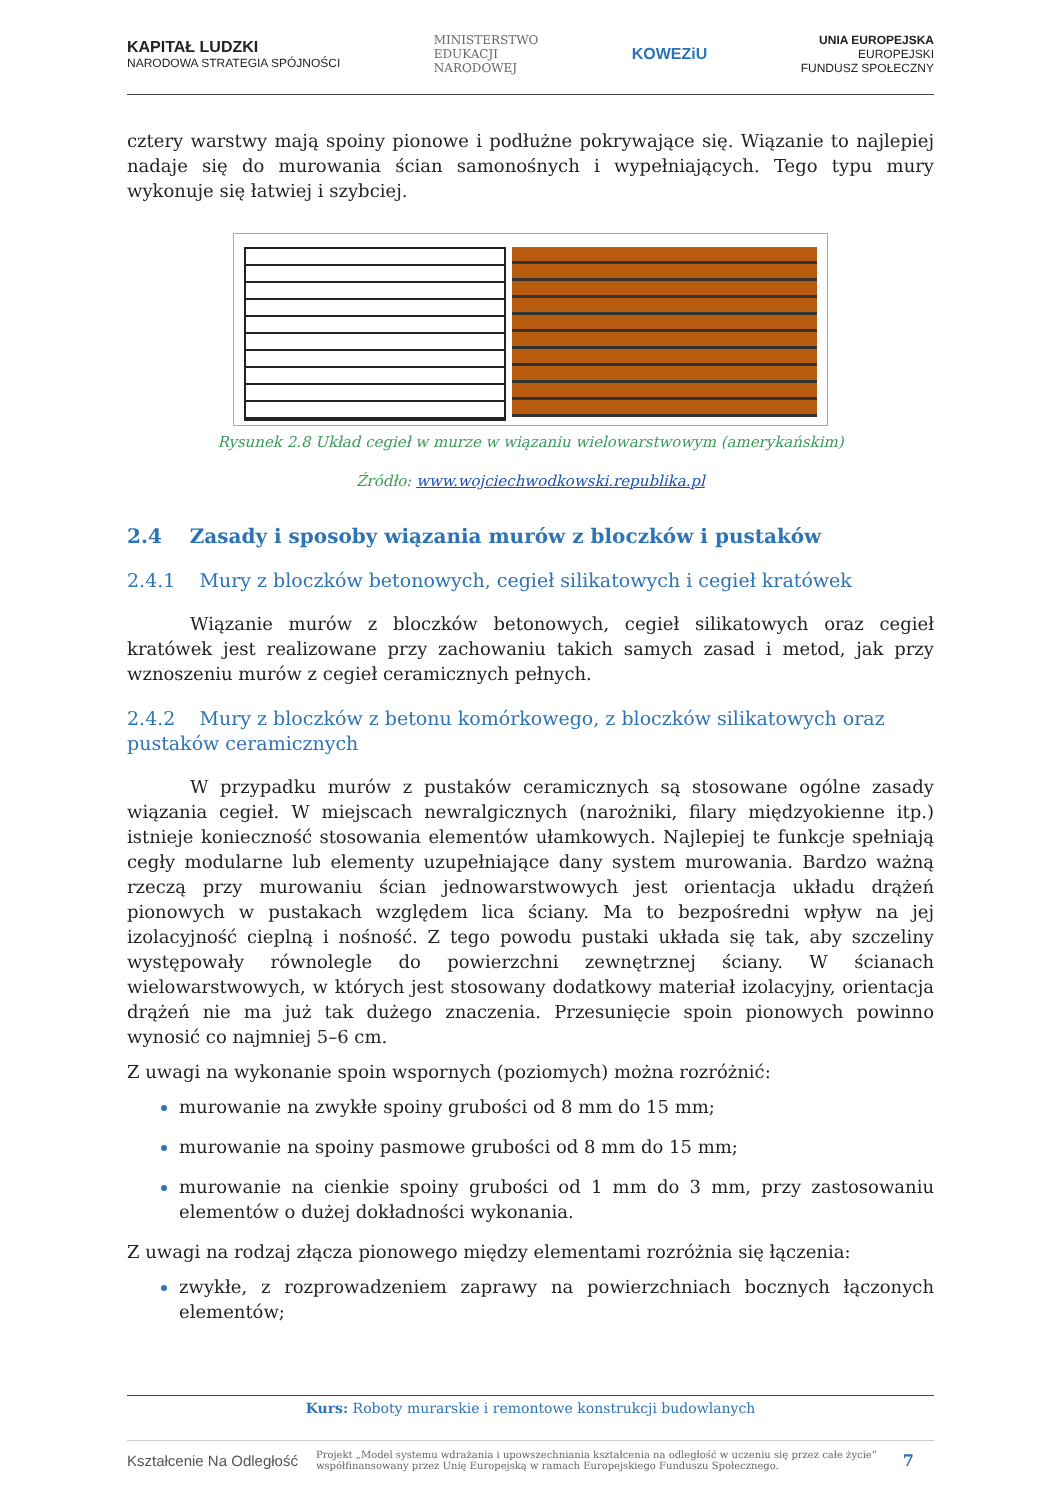KAPITAŁ LUDZKI
NARODOWA STRATEGIA SPÓJNOŚCI
MINISTERSTWO
EDUKACJI
NARODOWEJ
KOWEZiU
UNIA EUROPEJSKA
EUROPEJSKI
FUNDUSZ SPOŁECZNY
cztery warstwy mają spoiny pionowe i podłużne pokrywające się. Wiązanie to najlepiej nadaje się do murowania ścian samonośnych i wypełniających. Tego typu mury wykonuje się łatwiej i szybciej.
Rysunek 2.8 Układ cegieł w murze w wiązaniu wielowarstwowym (amerykańskim)
Źródło: www.wojciechwodkowski.republika.pl
2.4 Zasady i sposoby wiązania murów z bloczków i pustaków
2.4.1 Mury z bloczków betonowych, cegieł silikatowych i cegieł kratówek
Wiązanie murów z bloczków betonowych, cegieł silikatowych oraz cegieł kratówek jest realizowane przy zachowaniu takich samych zasad i metod, jak przy wznoszeniu murów z cegieł ceramicznych pełnych.
2.4.2 Mury z bloczków z betonu komórkowego, z bloczków silikatowych oraz pustaków ceramicznych
W przypadku murów z pustaków ceramicznych są stosowane ogólne zasady wiązania cegieł. W miejscach newralgicznych (narożniki, filary międzyokienne itp.) istnieje konieczność stosowania elementów ułamkowych. Najlepiej te funkcje spełniają cegły modularne lub elementy uzupełniające dany system murowania. Bardzo ważną rzeczą przy murowaniu ścian jednowarstwowych jest orientacja układu drążeń pionowych w pustakach względem lica ściany. Ma to bezpośredni wpływ na jej izolacyjność cieplną i nośność. Z tego powodu pustaki układa się tak, aby szczeliny występowały równolegle do powierzchni zewnętrznej ściany. W ścianach wielowarstwowych, w których jest stosowany dodatkowy materiał izolacyjny, orientacja drążeń nie ma już tak dużego znaczenia. Przesunięcie spoin pionowych powinno wynosić co najmniej 5–6 cm.
Z uwagi na wykonanie spoin wspornych (poziomych) można rozróżnić:
murowanie na zwykłe spoiny grubości od 8 mm do 15 mm;
murowanie na spoiny pasmowe grubości od 8 mm do 15 mm;
murowanie na cienkie spoiny grubości od 1 mm do 3 mm, przy zastosowaniu elementów o dużej dokładności wykonania.
Z uwagi na rodzaj złącza pionowego między elementami rozróżnia się łączenia:
zwykłe, z rozprowadzeniem zaprawy na powierzchniach bocznych łączonych elementów;
Kurs: Roboty murarskie i remontowe konstrukcji budowlanych
Kształcenie Na Odległość
Projekt „Model systemu wdrażania i upowszechniania kształcenia na odległość w uczeniu się przez całe życie”
współfinansowany przez Unię Europejską w ramach Europejskiego Funduszu Społecznego.
7